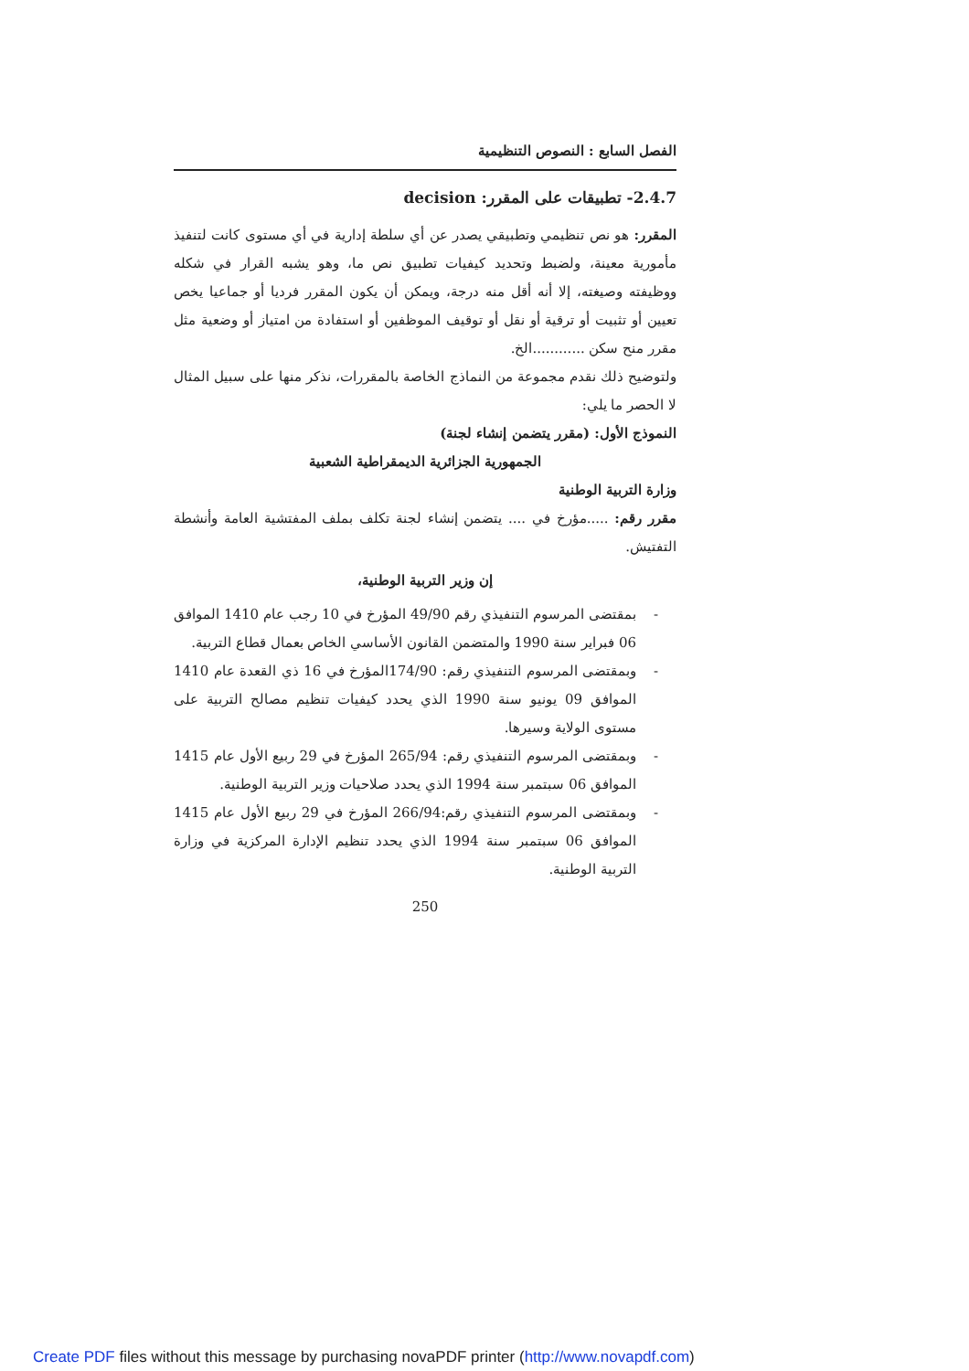الفصل السابع : النصوص التنظيمية
2.4.7- تطبيقات على المقرر: decision
المقرر: هو نص تنظيمي وتطبيقي يصدر عن أي سلطة إدارية في أي مستوى كانت لتنفيذ مأمورية معينة، ولضبط وتحديد كيفيات تطبيق نص ما، وهو يشبه القرار في شكله ووظيفته وصيغته، إلا أنه أقل منه درجة، ويمكن أن يكون المقرر فرديا أو جماعيا يخص تعيين أو تثبيت أو ترقية أو نقل أو توقيف الموظفين أو استفادة من امتياز أو وضعية مثل مقرر منح سكن ............الخ.
ولتوضيح ذلك نقدم مجموعة من النماذج الخاصة بالمقررات، نذكر منها على سبيل المثال لا الحصر ما يلي:
النموذج الأول: (مقرر يتضمن إنشاء لجنة)
الجمهورية الجزائرية الديمقراطية الشعبية
وزارة التربية الوطنية
مقرر رقم: .....مؤرخ في .... يتضمن إنشاء لجنة تكلف بملف المفتشية العامة وأنشطة التفتيش.
إن وزير التربية الوطنية،
- بمقتضى المرسوم التنفيذي رقم 49/90 المؤرخ في 10 رجب عام 1410 الموافق 06 فبراير سنة 1990 والمتضمن القانون الأساسي الخاص بعمال قطاع التربية.
- وبمقتضى المرسوم التنفيذي رقم: 174/90المؤرخ في 16 ذي القعدة عام 1410 الموافق 09 يونيو سنة 1990 الذي يحدد كيفيات تنظيم مصالح التربية على مستوى الولاية وسيرها.
- وبمقتضى المرسوم التنفيذي رقم: 265/94 المؤرخ في 29 ربيع الأول عام 1415 الموافق 06 سبتمبر سنة 1994 الذي يحدد صلاحيات وزير التربية الوطنية.
- وبمقتضى المرسوم التنفيذي رقم:266/94 المؤرخ في 29 ربيع الأول عام 1415 الموافق 06 سبتمبر سنة 1994 الذي يحدد تنظيم الإدارة المركزية في وزارة التربية الوطنية.
250
Create PDF files without this message by purchasing novaPDF printer (http://www.novapdf.com)